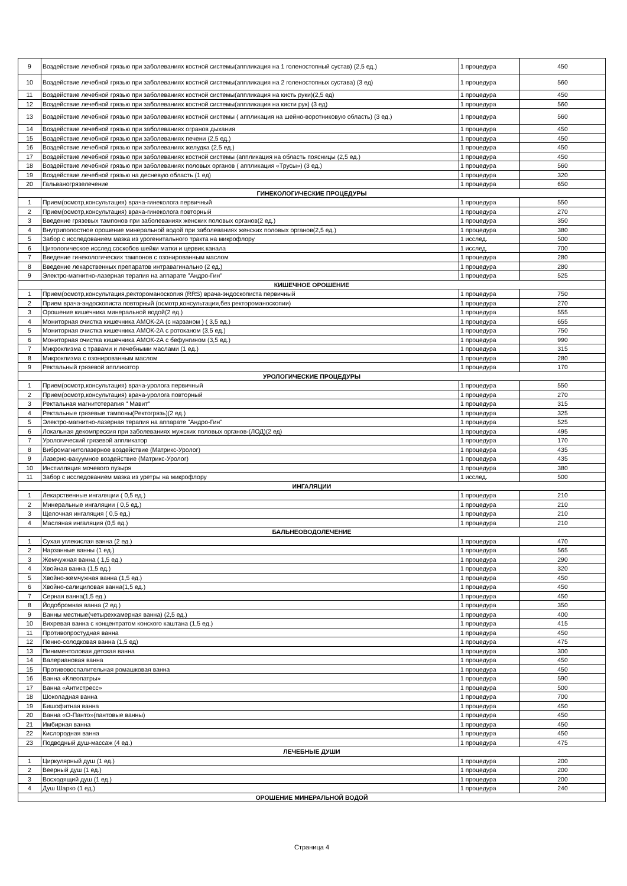| 9 | Воздействие лечебной грязью при заболеваниях костной системы(аппликация на 1 голеностопный сустав) (2,5 ед.) | 1 процедура | 450 |
| 10 | Воздействие лечебной грязью при заболеваниях костной системы(аппликация на 2 голеностопных сустава) (3 ед) | 1 процедура | 560 |
| 11 | Воздействие лечебной грязью при заболеваниях костной системы(аппликация на кисть руки)(2,5 ед) | 1 процедура | 450 |
| 12 | Воздействие лечебной грязью при заболеваниях костной системы(аппликация на кисти рук) (3 ед) | 1 процедура | 560 |
| 13 | Воздействие лечебной грязью при заболеваниях костной системы ( аппликация на шейно-воротниковую область) (3 ед.) | 1 процедура | 560 |
| 14 | Воздействие лечебной грязью при заболеваниях огранов дыхания | 1 процедура | 450 |
| 15 | Воздействие лечебной грязью при заболеваниях печени (2,5 ед.) | 1 процедура | 450 |
| 16 | Воздействие лечебной грязью при заболеваниях желудка (2,5 ед.) | 1 процедура | 450 |
| 17 | Воздействие лечебной грязью при заболеваниях костной системы (аппликация на область поясницы (2,5 ед.) | 1 процедура | 450 |
| 18 | Воздействие лечебной грязью при заболеваниях половых органов ( аппликация «Трусы») (3 ед.) | 1 процедура | 560 |
| 19 | Воздействие лечебной грязью на десневую область (1 ед) | 1 процедура | 320 |
| 20 | Гальваногрязелечение | 1 процедура | 650 |
| ГИНЕКОЛОГИЧЕСКИЕ ПРОЦЕДУРЫ | | | |
| 1 | Прием(осмотр,консультация) врача-гинеколога первичный | 1 процедура | 550 |
| 2 | Прием(осмотр,консультация) врача-гинеколога повторный | 1 процедура | 270 |
| 3 | Введение грязевых тампонов при заболеваниях женских половых органов(2 ед.) | 1 процедура | 350 |
| 4 | Внутриполостное орошение минеральной водой при заболеваниях женских половых органов(2,5 ед.) | 1 процедура | 380 |
| 5 | Забор с исследованием мазка из урогенитального тракта на микрофлору | 1 исслед. | 500 |
| 6 | Цитологическое исслед.соскобов шейки матки и цервик.канала | 1 исслед. | 700 |
| 7 | Введение гинекологических тампонов с озонированным маслом | 1 процедура | 280 |
| 8 | Введение лекарственных препаратов интравагинально (2 ед.) | 1 процедура | 280 |
| 9 | Электро-магнитно-лазерная терапия на аппарате "Андро-Гин" | 1 процедура | 525 |
| КИШЕЧНОЕ ОРОШЕНИЕ | | | |
| 1 | Прием(осмотр,консультация,ректороманоскопия (RRS) врача-эндоскописта первичный | 1 процедура | 750 |
| 2 | Прием врача-эндоскописта повторный (осмотр,консультация,без ректороманоскопии) | 1 процедура | 270 |
| 3 | Орошение кишечника минеральной водой(2 ед.) | 1 процедура | 555 |
| 4 | Мониторная очистка кишечника АМОК-2А (с нарзаном ) ( 3,5 ед.) | 1 процедура | 655 |
| 5 | Мониторная очистка кишечника АМОК-2А с ротоканом (3,5 ед.) | 1 процедура | 750 |
| 6 | Мониторная очистка кишечника АМОК-2А с бефунгином (3,5 ед.) | 1 процедура | 990 |
| 7 | Микроклизма с травами и лечебными маслами (1 ед.) | 1 процедура | 315 |
| 8 | Микроклизма с озонированным маслом | 1 процедура | 280 |
| 9 | Ректальный грязевой аппликатор | 1 процедура | 170 |
| УРОЛОГИЧЕСКИЕ ПРОЦЕДУРЫ | | | |
| 1 | Прием(осмотр,консультация) врача-уролога первичный | 1 процедура | 550 |
| 2 | Прием(осмотр,консультация) врача-уролога повторный | 1 процедура | 270 |
| 3 | Ректальная магнитотерапия " Мавит" | 1 процедура | 315 |
| 4 | Ректальные грязевые тампоны(Ректогрязь)(2 ед.) | 1 процедура | 325 |
| 5 | Электро-магнитно-лазерная терапия на аппарате "Андро-Гин" | 1 процедура | 525 |
| 6 | Локальная декомпрессия при заболеваниях мужских половых органов-(ЛОД)(2 ед) | 1 процедура | 495 |
| 7 | Урологический грязевой аппликатор | 1 процедура | 170 |
| 8 | Вибромагнитолазерное воздействие (Матрикс-Уролог) | 1 процедура | 435 |
| 9 | Лазерно-вакуумное воздействие (Матрикс-Уролог) | 1 процедура | 435 |
| 10 | Инстилляция мочевого пузыря | 1 процедура | 380 |
| 11 | Забор с исследованием мазка из уретры на микрофлору | 1 исслед. | 500 |
| ИНГАЛЯЦИИ | | | |
| 1 | Лекарственные ингаляции ( 0,5 ед.) | 1 процедура | 210 |
| 2 | Минеральные ингаляции ( 0,5 ед.) | 1 процедура | 210 |
| 3 | Щелочная ингаляция ( 0,5 ед.) | 1 процедура | 210 |
| 4 | Масляная ингаляция (0,5 ед.) | 1 процедура | 210 |
| БАЛЬНЕОВОДОЛЕЧЕНИЕ | | | |
| 1 | Сухая углекислая ванна (2 ед.) | 1 процедура | 470 |
| 2 | Нарзанные ванны (1 ед.) | 1 процедура | 565 |
| 3 | Жемчужная ванна ( 1,5 ед.) | 1 процедура | 290 |
| 4 | Хвойная ванна (1,5 ед.) | 1 процедура | 320 |
| 5 | Хвойно-жемчужная ванна (1,5 ед.) | 1 процедура | 450 |
| 6 | Хвойно-салициловая ванна(1,5 ед.) | 1 процедура | 450 |
| 7 | Серная ванна(1,5 ед.) | 1 процедура | 450 |
| 8 | Йодобромная ванна (2 ед.) | 1 процедура | 350 |
| 9 | Ванны местные(четырехкамерная ванна) (2,5 ед.) | 1 процедура | 400 |
| 10 | Вихревая ванна с концентратом конского каштана (1,5 ед.) | 1 процедура | 415 |
| 11 | Противопростудная ванна | 1 процедура | 450 |
| 12 | Пенно-солодковая ванна (1,5 ед) | 1 процедура | 475 |
| 13 | Пиниментоловая детская ванна | 1 процедура | 300 |
| 14 | Валериановая ванна | 1 процедура | 450 |
| 15 | Противовоспалительная ромашковая ванна | 1 процедура | 450 |
| 16 | Ванна «Клеопатры» | 1 процедура | 590 |
| 17 | Ванна «Антистресс» | 1 процедура | 500 |
| 18 | Шоколадная ванна | 1 процедура | 700 |
| 19 | Бишофитная ванна | 1 процедура | 450 |
| 20 | Ванна «О-Панто»(пантовые ванны) | 1 процедура | 450 |
| 21 | Имбирная ванна | 1 процедура | 450 |
| 22 | Кислородная ванна | 1 процедура | 450 |
| 23 | Подводный душ-массаж (4 ед.) | 1 процедура | 475 |
| ЛЕЧЕБНЫЕ ДУШИ | | | |
| 1 | Циркулярный душ (1 ед.) | 1 процедура | 200 |
| 2 | Веерный душ (1 ед.) | 1 процедура | 200 |
| 3 | Восходящий душ (1 ед.) | 1 процедура | 200 |
| 4 | Душ Шарко (1 ед.) | 1 процедура | 240 |
| ОРОШЕНИЕ МИНЕРАЛЬНОЙ ВОДОЙ | | | |
Страница 4